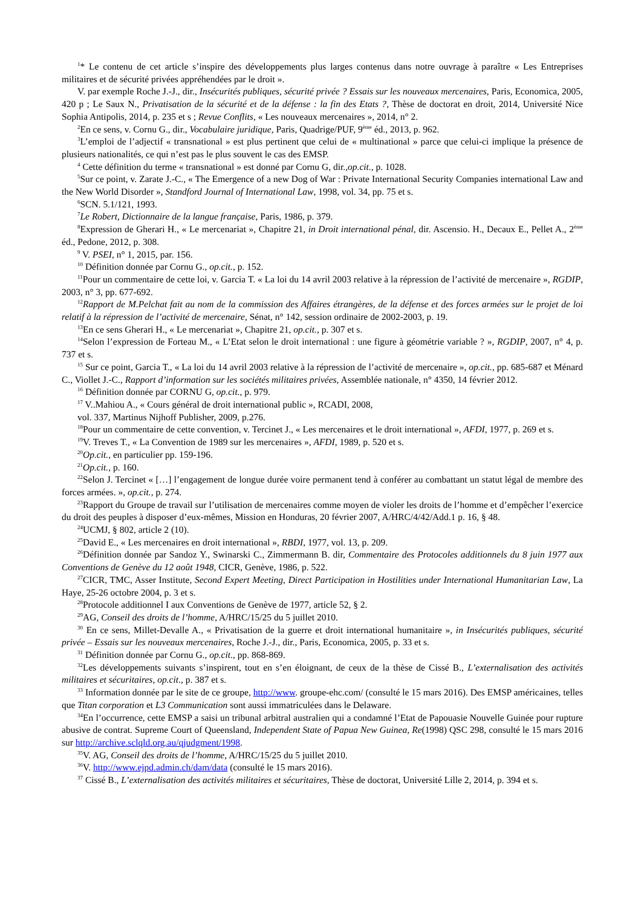<sup>1</sup>* Le contenu de cet article s’inspire des développements plus larges contenus dans notre ouvrage à paraître « Les Entreprises militaires et de sécurité privées appréhendées par le droit ».
V. par exemple Roche J.-J., dir., Insécurités publiques, sécurité privée ? Essais sur les nouveaux mercenaires, Paris, Economica, 2005, 420 p ; Le Saux N., Privatisation de la sécurité et de la défense : la fin des Etats ?, Thèse de doctorat en droit, 2014, Université Nice Sophia Antipolis, 2014, p. 235 et s ; Revue Conflits, « Les nouveaux mercenaires », 2014, n° 2.
<sup>2</sup> En ce sens, v. Cornu G., dir., Vocabulaire juridique, Paris, Quadrige/PUF, 9<sup>ème</sup> éd., 2013, p. 962.
<sup>3</sup> L’emploi de l’adjectif « transnational » est plus pertinent que celui de « multinational » parce que celui-ci implique la présence de plusieurs nationalités, ce qui n’est pas le plus souvent le cas des EMSP.
<sup>4</sup> Cette définition du terme « transnational » est donné par Cornu G, dir.,op.cit., p. 1028.
<sup>5</sup> Sur ce point, v. Zarate J.-C., « The Emergence of a new Dog of War : Private International Security Companies international Law and the New World Disorder », Standford Journal of International Law, 1998, vol. 34, pp. 75 et s.
<sup>6</sup> SCN. 5.1/121, 1993.
<sup>7</sup> Le Robert, Dictionnaire de la langue française, Paris, 1986, p. 379.
<sup>8</sup> Expression de Gherari H., « Le mercenariat », Chapitre 21, in Droit international pénal, dir. Ascensio. H., Decaux E., Pellet A., 2<sup>ème</sup> éd., Pedone, 2012, p. 308.
<sup>9</sup> V. PSEI, n° 1, 2015, par. 156.
<sup>10</sup> Définition donnée par Cornu G., op.cit., p. 152.
<sup>11</sup> Pour un commentaire de cette loi, v. Garcia T. « La loi du 14 avril 2003 relative à la répression de l’activité de mercenaire », RGDIP, 2003, n° 3, pp. 677-692.
<sup>12</sup> Rapport de M.Pelchat fait au nom de la commission des Affaires étrangères, de la défense et des forces armées sur le projet de loi relatif à la répression de l’activité de mercenaire, Sénat, n° 142, session ordinaire de 2002-2003, p. 19.
<sup>13</sup> En ce sens Gherari H., « Le mercenariat », Chapitre 21, op.cit., p. 307 et s.
<sup>14</sup> Selon l’expression de Forteau M., « L’Etat selon le droit international : une figure à géométrie variable ? », RGDIP, 2007, n° 4, p. 737 et s.
<sup>15</sup> Sur ce point, Garcia T., « La loi du 14 avril 2003 relative à la répression de l’activité de mercenaire », op.cit., pp. 685-687 et Ménard C., Viollet J.-C., Rapport d’information sur les sociétés militaires privées, Assemblée nationale, n° 4350, 14 février 2012.
<sup>16</sup> Définition donnée par CORNU G, op.cit., p. 979.
<sup>17</sup> V..Mahiou A., « Cours général de droit international public », RCADI, 2008,
vol. 337, Martinus Nijhoff Publisher, 2009, p.276.
<sup>18</sup> Pour un commentaire de cette convention, v. Tercinet J., « Les mercenaires et le droit international », AFDI, 1977, p. 269 et s.
<sup>19</sup> V. Treves T., « La Convention de 1989 sur les mercenaires », AFDI, 1989, p. 520 et s.
<sup>20</sup> Op.cit., en particulier pp. 159-196.
<sup>21</sup> Op.cit., p. 160.
<sup>22</sup> Selon J. Tercinet « […] l’engagement de longue durée voire permanent tend à conférer au combattant un statut légal de membre des forces armées. », op.cit., p. 274.
<sup>23</sup> Rapport du Groupe de travail sur l’utilisation de mercenaires comme moyen de violer les droits de l’homme et d’empêcher l’exercice du droit des peuples à disposer d’eux-mêmes, Mission en Honduras, 20 février 2007, A/HRC/4/42/Add.1 p. 16, § 48.
<sup>24</sup> UCMJ, § 802, article 2 (10).
<sup>25</sup> David E., « Les mercenaires en droit international », RBDI, 1977, vol. 13, p. 209.
<sup>26</sup> Définition donnée par Sandoz Y., Swinarski C., Zimmermann B. dir, Commentaire des Protocoles additionnels du 8 juin 1977 aux Conventions de Genève du 12 août 1948, CICR, Genève, 1986, p. 522.
<sup>27</sup>CICR, TMC, Asser Institute, Second Expert Meeting, Direct Participation in Hostilities under International Humanitarian Law, La Haye, 25-26 octobre 2004, p. 3 et s.
<sup>28</sup> Protocole additionnel I aux Conventions de Genève de 1977, article 52, § 2.
<sup>29</sup> AG, Conseil des droits de l’homme, A/HRC/15/25 du 5 juillet 2010.
<sup>30</sup> En ce sens, Millet-Devalle A., « Privatisation de la guerre et droit international humanitaire », in Insécurités publiques, sécurité privée – Essais sur les nouveaux mercenaires, Roche J.-J., dir., Paris, Economica, 2005, p. 33 et s.
<sup>31</sup> Définition donnée par Cornu G., op.cit., pp. 868-869.
<sup>32</sup> Les développements suivants s’inspirent, tout en s’en éloignant, de ceux de la thèse de Cissé B., L’externalisation des activités militaires et sécuritaires, op.cit., p. 387 et s.
<sup>33</sup> Information donnée par le site de ce groupe, http://www. groupe-ehc.com/ (consulté le 15 mars 2016). Des EMSP américaines, telles que Titan corporation et L3 Communication sont aussi immatriculées dans le Delaware.
<sup>34</sup> En l’occurrence, cette EMSP a saisi un tribunal arbitral australien qui a condamné l’Etat de Papouasie Nouvelle Guinée pour rupture abusive de contrat. Supreme Court of Queensland, Independent State of Papua New Guinea, Re(1998) QSC 298, consulté le 15 mars 2016 sur http://archive.sclqld.org.au/qjudgment/1998.
<sup>35</sup>V. AG, Conseil des droits de l’homme, A/HRC/15/25 du 5 juillet 2010.
<sup>36</sup>V. http://www.ejpd.admin.ch/dam/data (consulté le 15 mars 2016).
<sup>37</sup> Cissé B., L’externalisation des activités militaires et sécuritaires, Thèse de doctorat, Université Lille 2, 2014, p. 394 et s.